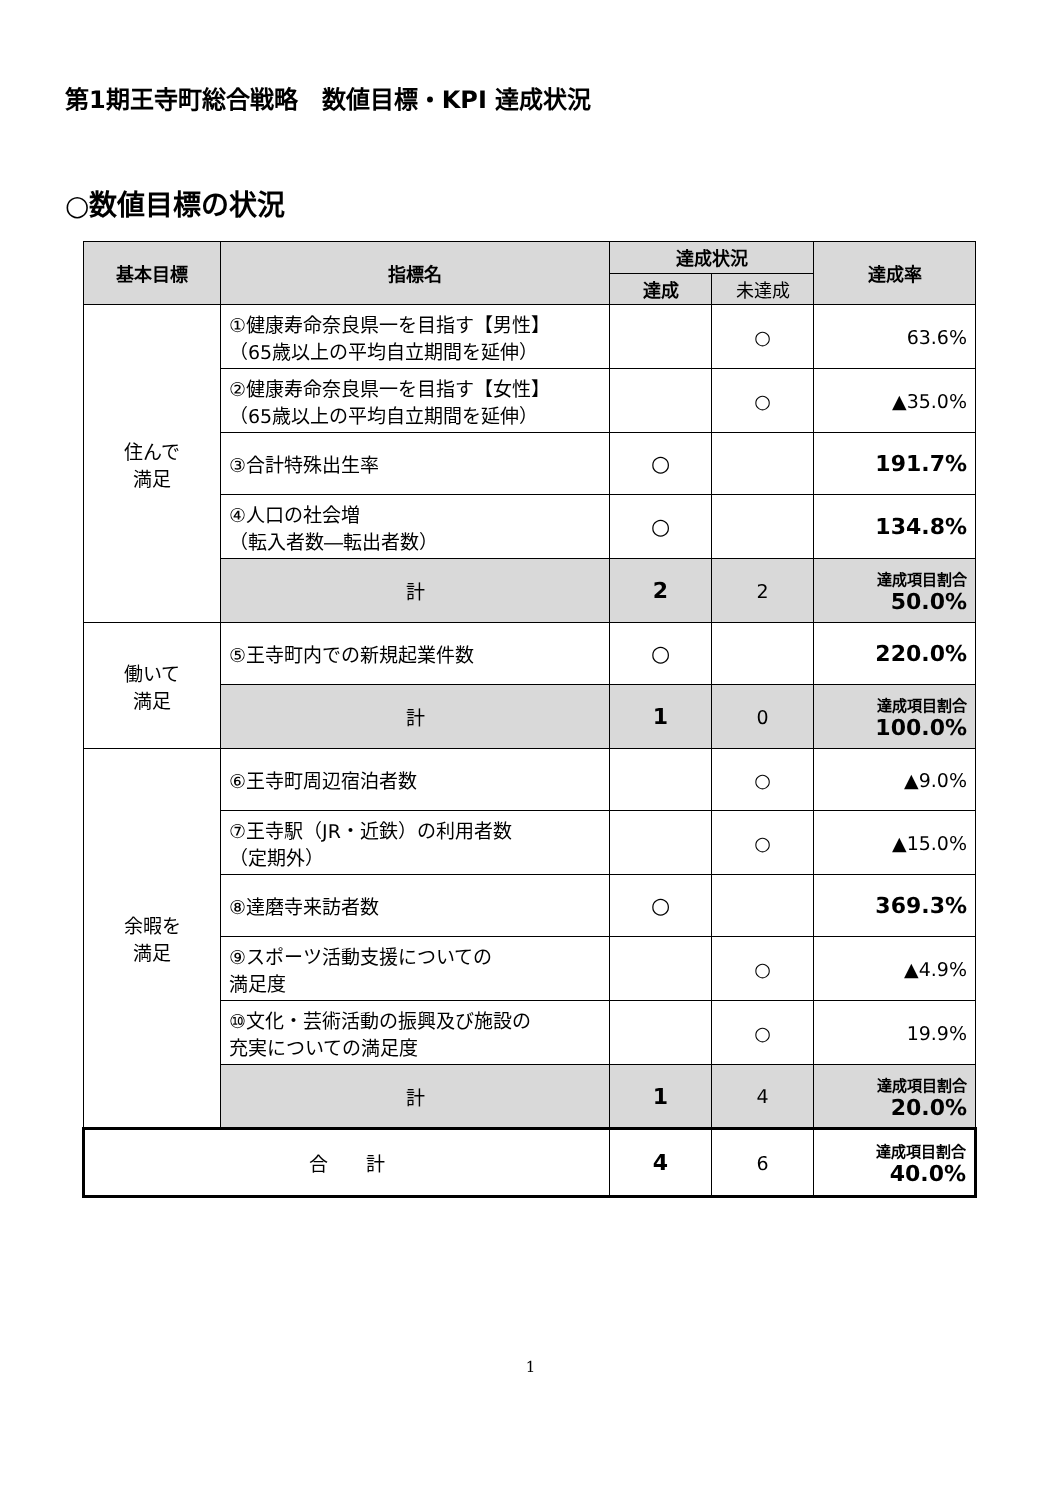第1期王寺町総合戦略　数値目標・KPI 達成状況
○数値目標の状況
| 基本目標 | 指標名 | 達成状況 | | 達成率 |
| --- | --- | --- | --- | --- |
| | | 達成 | 未達成 | |
| 住んで 満足 | ①健康寿命奈良県一を目指す【男性】 （65歳以上の平均自立期間を延伸） | | ○ | 63.6% |
| | ②健康寿命奈良県一を目指す【女性】 （65歳以上の平均自立期間を延伸） | | ○ | ▲35.0% |
| | ③合計特殊出生率 | ○ | | 191.7% |
| | ④人口の社会増 （転入者数―転出者数） | ○ | | 134.8% |
| | 計 | 2 | 2 | 達成項目割合 50.0% |
| 働いて 満足 | ⑤王寺町内での新規起業件数 | ○ | | 220.0% |
| | 計 | 1 | 0 | 達成項目割合 100.0% |
| 余暇を 満足 | ⑥王寺町周辺宿泊者数 | | ○ | ▲9.0% |
| | ⑦王寺駅（JR・近鉄）の利用者数 （定期外） | | ○ | ▲15.0% |
| | ⑧達磨寺来訪者数 | ○ | | 369.3% |
| | ⑨スポーツ活動支援についての 満足度 | | ○ | ▲4.9% |
| | ⑩文化・芸術活動の振興及び施設の 充実についての満足度 | | ○ | 19.9% |
| | 計 | 1 | 4 | 達成項目割合 20.0% |
| 合 計 | | 4 | 6 | 達成項目割合 40.0% |
1